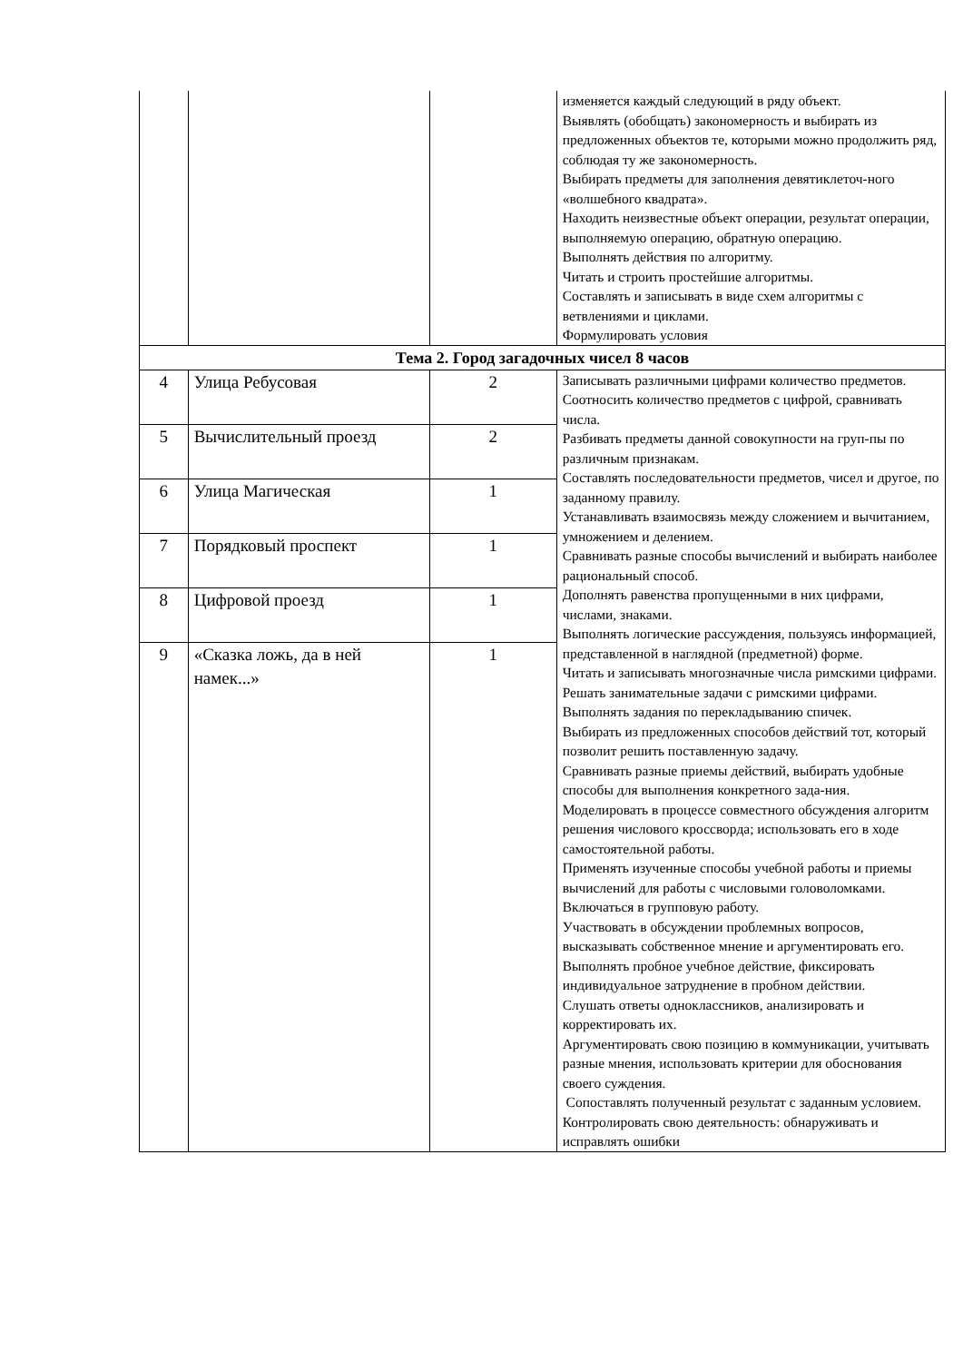| | | | изменяется каждый следующий в ряду объект. Выявлять (обобщать) закономерность и выбирать из предложенных объектов те, которыми можно продолжить ряд, соблюдая ту же закономерность. Выбирать предметы для заполнения девятиклеточ-ного «волшебного квадрата». Находить неизвестные объект операции, результат операции, выполняемую операцию, обратную операцию. Выполнять действия по алгоритму. Читать и строить простейшие алгоритмы. Составлять и записывать в виде схем алгоритмы с ветвлениями и циклами. Формулировать условия |
| Тема 2. Город загадочных чисел 8 часов | | | |
| 4 | Улица Ребусовая | 2 | Записывать различными цифрами количество предметов. Соотносить количество предметов с цифрой, сравнивать числа. Разбивать предметы данной совокупности на груп-пы по различным признакам. Составлять последовательности предметов, чисел и другое, по заданному правилу. Устанавливать взаимосвязь между сложением и вычитанием, умножением и делением. Сравнивать разные способы вычислений и выбирать наиболее рациональный способ. Дополнять равенства пропущенными в них цифрами, числами, знаками. Выполнять логические рассуждения, пользуясь информацией, представленной в наглядной (предметной) форме. Читать и записывать многозначные числа римскими цифрами. Решать занимательные задачи с римскими цифрами. Выполнять задания по перекладыванию спичек. Выбирать из предложенных способов действий тот, который позволит решить поставленную задачу. Сравнивать разные приемы действий, выбирать удобные способы для выполнения конкретного зада-ния. Моделировать в процессе совместного обсуждения алгоритм решения числового кроссворда; использовать его в ходе самостоятельной работы. Применять изученные способы учебной работы и приемы вычислений для работы с числовыми головоломками. Включаться в групповую работу. Участвовать в обсуждении проблемных вопросов, высказывать собственное мнение и аргументировать его. Выполнять пробное учебное действие, фиксировать индивидуальное затруднение в пробном действии. Слушать ответы одноклассников, анализировать и корректировать их. Аргументировать свою позицию в коммуникации, учитывать разные мнения, использовать критерии для обоснования своего суждения. Сопоставлять полученный результат с заданным условием. Контролировать свою деятельность: обнаруживать и исправлять ошибки |
| 5 | Вычислительный проезд | 2 | |
| 6 | Улица Магическая | 1 | |
| 7 | Порядковый проспект | 1 | |
| 8 | Цифровой проезд | 1 | |
| 9 | «Сказка ложь, да в ней намек...» | 1 | |